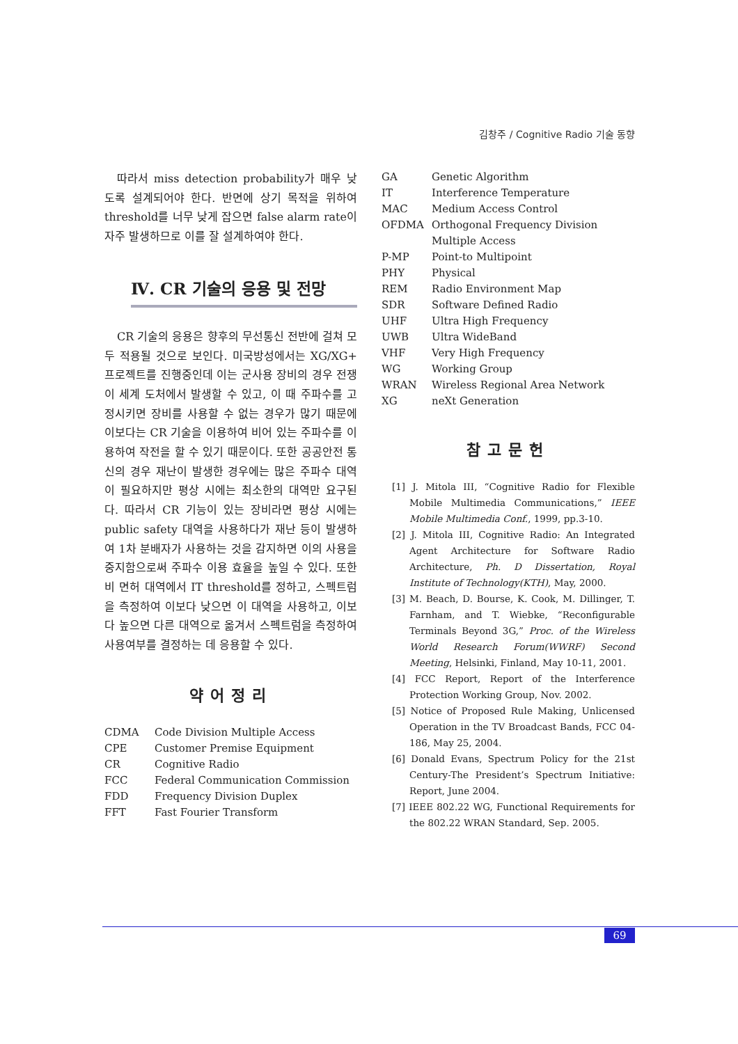김창주 / Cognitive Radio 기술 동향
따라서 miss detection probability가 매우 낮도록 설계되어야 한다. 반면에 상기 목적을 위하여 threshold를 너무 낮게 잡으면 false alarm rate이 자주 발생하므로 이를 잘 설계하여야 한다.
Ⅳ. CR 기술의 응용 및 전망
CR 기술의 응용은 향후의 무선통신 전반에 걸쳐 모두 적용될 것으로 보인다. 미국방성에서는 XG/XG+ 프로젝트를 진행중인데 이는 군사용 장비의 경우 전쟁이 세계 도처에서 발생할 수 있고, 이 때 주파수를 고정시키면 장비를 사용할 수 없는 경우가 많기 때문에 이보다는 CR 기술을 이용하여 비어 있는 주파수를 이용하여 작전을 할 수 있기 때문이다. 또한 공공안전 통신의 경우 재난이 발생한 경우에는 많은 주파수 대역이 필요하지만 평상 시에는 최소한의 대역만 요구된다. 따라서 CR 기능이 있는 장비라면 평상 시에는 public safety 대역을 사용하다가 재난 등이 발생하여 1차 분배자가 사용하는 것을 감지하면 이의 사용을 중지함으로써 주파수 이용 효율을 높일 수 있다. 또한 비 면허 대역에서 IT threshold를 정하고, 스펙트럼을 측정하여 이보다 낮으면 이 대역을 사용하고, 이보다 높으면 다른 대역으로 옮겨서 스펙트럼을 측정하여 사용여부를 결정하는 데 응용할 수 있다.
약어정리
| CDMA | Code Division Multiple Access |
| CPE | Customer Premise Equipment |
| CR | Cognitive Radio |
| FCC | Federal Communication Commission |
| FDD | Frequency Division Duplex |
| FFT | Fast Fourier Transform |
| GA | Genetic Algorithm |
| IT | Interference Temperature |
| MAC | Medium Access Control |
| OFDMA | Orthogonal Frequency Division Multiple Access |
| P-MP | Point-to Multipoint |
| PHY | Physical |
| REM | Radio Environment Map |
| SDR | Software Defined Radio |
| UHF | Ultra High Frequency |
| UWB | Ultra WideBand |
| VHF | Very High Frequency |
| WG | Working Group |
| WRAN | Wireless Regional Area Network |
| XG | neXt Generation |
참고문헌
[1] J. Mitola III, “Cognitive Radio for Flexible Mobile Multimedia Communications,” IEEE Mobile Multimedia Conf., 1999, pp.3-10.
[2] J. Mitola III, Cognitive Radio: An Integrated Agent Architecture for Software Radio Architecture, Ph. D Dissertation, Royal Institute of Technology(KTH), May, 2000.
[3] M. Beach, D. Bourse, K. Cook, M. Dillinger, T. Farnham, and T. Wiebke, “Reconfigurable Terminals Beyond 3G,” Proc. of the Wireless World Research Forum(WWRF) Second Meeting, Helsinki, Finland, May 10-11, 2001.
[4] FCC Report, Report of the Interference Protection Working Group, Nov. 2002.
[5] Notice of Proposed Rule Making, Unlicensed Operation in the TV Broadcast Bands, FCC 04-186, May 25, 2004.
[6] Donald Evans, Spectrum Policy for the 21st Century-The President’s Spectrum Initiative: Report, June 2004.
[7] IEEE 802.22 WG, Functional Requirements for the 802.22 WRAN Standard, Sep. 2005.
69